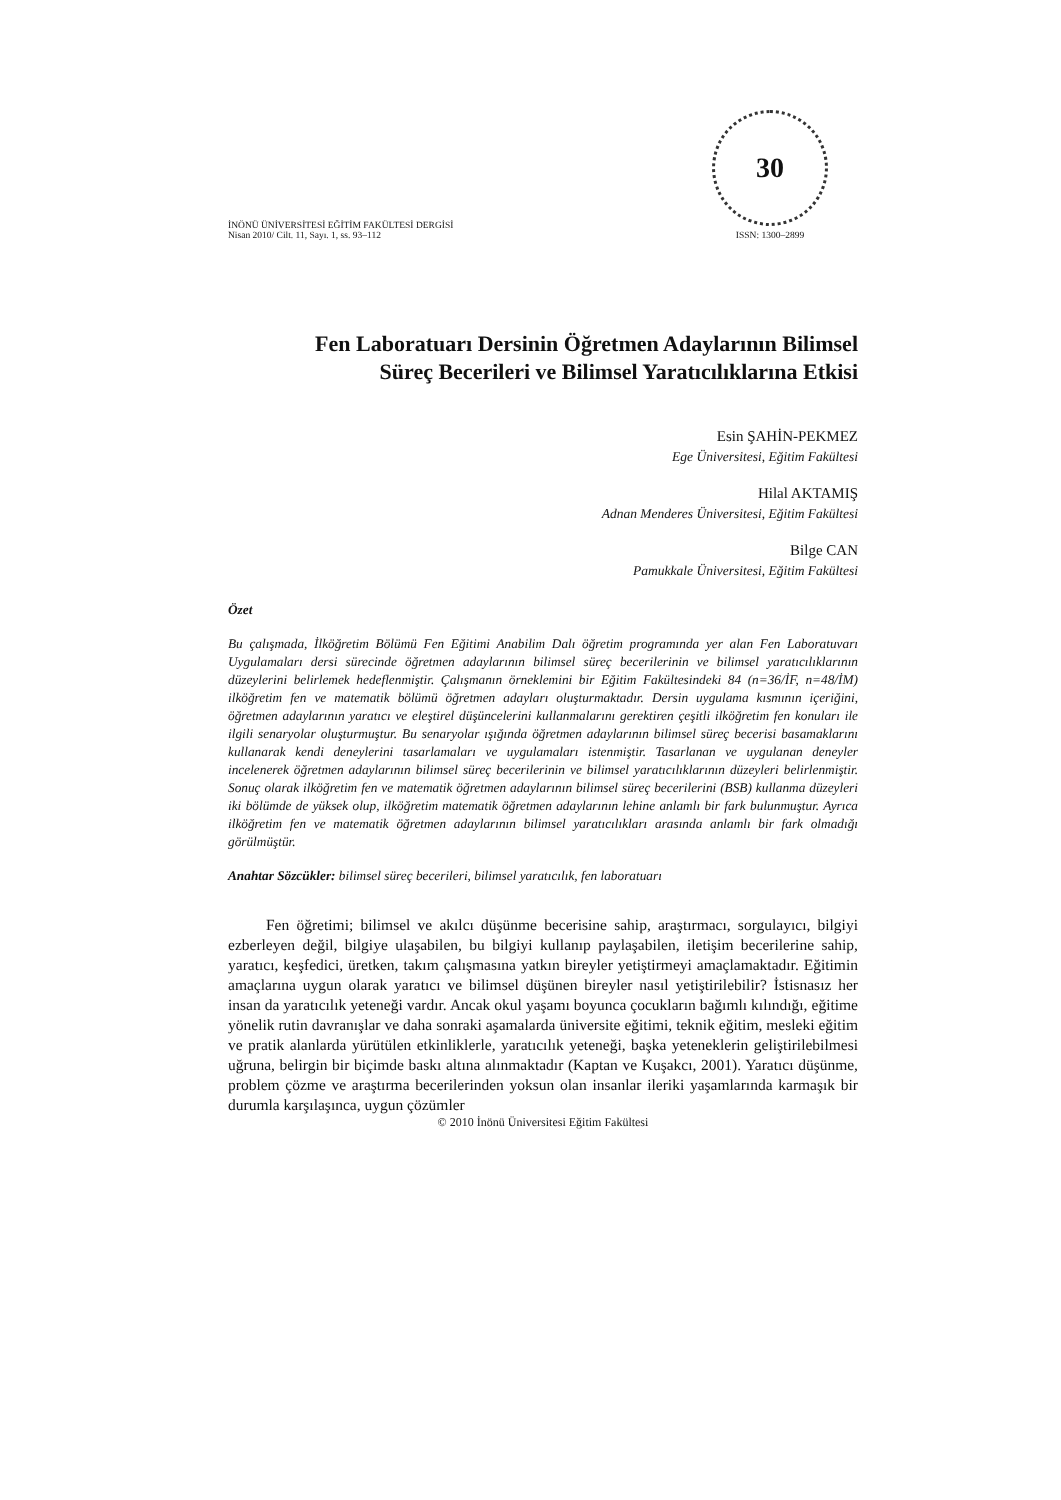İNÖNÜ ÜNİVERSİTESİ EĞİTİM FAKÜLTESİ DERGİSİ
Nisan 2010/ Cilt. 11, Sayı. 1, ss. 93–112
30
ISSN: 1300–2899
Fen Laboratuarı Dersinin Öğretmen Adaylarının Bilimsel
Süreç Becerileri ve Bilimsel Yaratıcılıklarına Etkisi
Esin ŞAHİN-PEKMEZ
Ege Üniversitesi, Eğitim Fakültesi
Hilal AKTAMIŞ
Adnan Menderes Üniversitesi, Eğitim Fakültesi
Bilge CAN
Pamukkale Üniversitesi, Eğitim Fakültesi
Özet
Bu çalışmada, İlköğretim Bölümü Fen Eğitimi Anabilim Dalı öğretim programında yer alan Fen Laboratuvarı Uygulamaları dersi sürecinde öğretmen adaylarının bilimsel süreç becerilerinin ve bilimsel yaratıcılıklarının düzeylerini belirlemek hedeflenmiştir. Çalışmanın örneklemini bir Eğitim Fakültesindeki 84 (n=36/İF, n=48/İM) ilköğretim fen ve matematik bölümü öğretmen adayları oluşturmaktadır. Dersin uygulama kısmının içeriğini, öğretmen adaylarının yaratıcı ve eleştirel düşüncelerini kullanmalarını gerektiren çeşitli ilköğretim fen konuları ile ilgili senaryolar oluşturmuştur. Bu senaryolar ışığında öğretmen adaylarının bilimsel süreç becerisi basamaklarını kullanarak kendi deneylerini tasarlamaları ve uygulamaları istenmiştir. Tasarlanan ve uygulanan deneyler incelenerek öğretmen adaylarının bilimsel süreç becerilerinin ve bilimsel yaratıcılıklarının düzeyleri belirlenmiştir. Sonuç olarak ilköğretim fen ve matematik öğretmen adaylarının bilimsel süreç becerilerini (BSB) kullanma düzeyleri iki bölümde de yüksek olup, ilköğretim matematik öğretmen adaylarının lehine anlamlı bir fark bulunmuştur. Ayrıca ilköğretim fen ve matematik öğretmen adaylarının bilimsel yaratıcılıkları arasında anlamlı bir fark olmadığı görülmüştür.
Anahtar Sözcükler: bilimsel süreç becerileri, bilimsel yaratıcılık, fen laboratuarı
Fen öğretimi; bilimsel ve akılcı düşünme becerisine sahip, araştırmacı, sorgulayıcı, bilgiyi ezberleyen değil, bilgiye ulaşabilen, bu bilgiyi kullanıp paylaşabilen, iletişim becerilerine sahip, yaratıcı, keşfedici, üretken, takım çalışmasına yatkın bireyler yetiştirmeyi amaçlamaktadır. Eğitimin amaçlarına uygun olarak yaratıcı ve bilimsel düşünen bireyler nasıl yetiştirilebilir? İstisnasız her insan da yaratıcılık yeteneği vardır. Ancak okul yaşamı boyunca çocukların bağımlı kılındığı, eğitime yönelik rutin davranışlar ve daha sonraki aşamalarda üniversite eğitimi, teknik eğitim, mesleki eğitim ve pratik alanlarda yürütülen etkinliklerle, yaratıcılık yeteneği, başka yeteneklerin geliştirilebilmesi uğruna, belirgin bir biçimde baskı altına alınmaktadır (Kaptan ve Kuşakcı, 2001). Yaratıcı düşünme, problem çözme ve araştırma becerilerinden yoksun olan insanlar ileriki yaşamlarında karmaşık bir durumla karşılaşınca, uygun çözümler
© 2010 İnönü Üniversitesi Eğitim Fakültesi